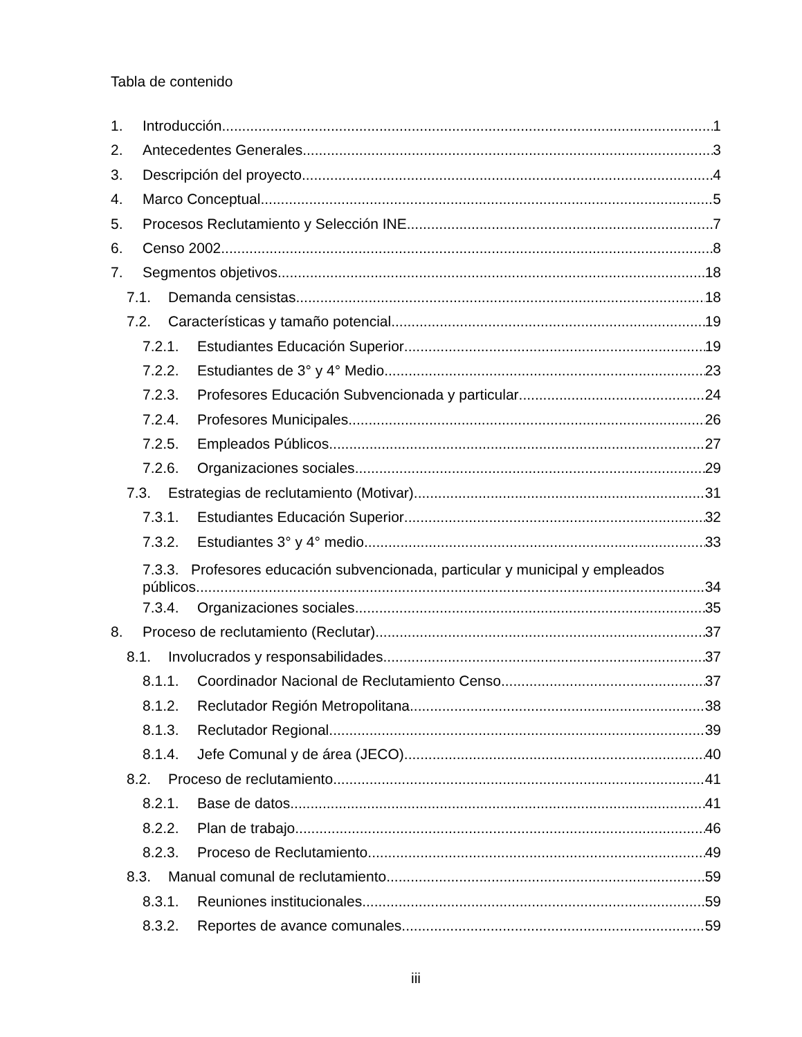Tabla de contenido
1. Introducción 1
2. Antecedentes Generales 3
3. Descripción del proyecto 4
4. Marco Conceptual 5
5. Procesos Reclutamiento y Selección INE 7
6. Censo 2002 8
7. Segmentos objetivos 18
7.1. Demanda censistas 18
7.2. Características y tamaño potencial 19
7.2.1. Estudiantes Educación Superior 19
7.2.2. Estudiantes de 3° y 4° Medio 23
7.2.3. Profesores Educación Subvencionada y particular 24
7.2.4. Profesores Municipales 26
7.2.5. Empleados Públicos 27
7.2.6. Organizaciones sociales 29
7.3. Estrategias de reclutamiento (Motivar) 31
7.3.1. Estudiantes Educación Superior 32
7.3.2. Estudiantes 3° y 4° medio 33
7.3.3. Profesores educación subvencionada, particular y municipal y empleados
públicos 34
7.3.4. Organizaciones sociales 35
8. Proceso de reclutamiento (Reclutar) 37
8.1. Involucrados y responsabilidades 37
8.1.1. Coordinador Nacional de Reclutamiento Censo 37
8.1.2. Reclutador Región Metropolitana 38
8.1.3. Reclutador Regional 39
8.1.4. Jefe Comunal y de área (JECO) 40
8.2. Proceso de reclutamiento 41
8.2.1. Base de datos 41
8.2.2. Plan de trabajo 46
8.2.3. Proceso de Reclutamiento 49
8.3. Manual comunal de reclutamiento 59
8.3.1. Reuniones institucionales 59
8.3.2. Reportes de avance comunales 59
iii